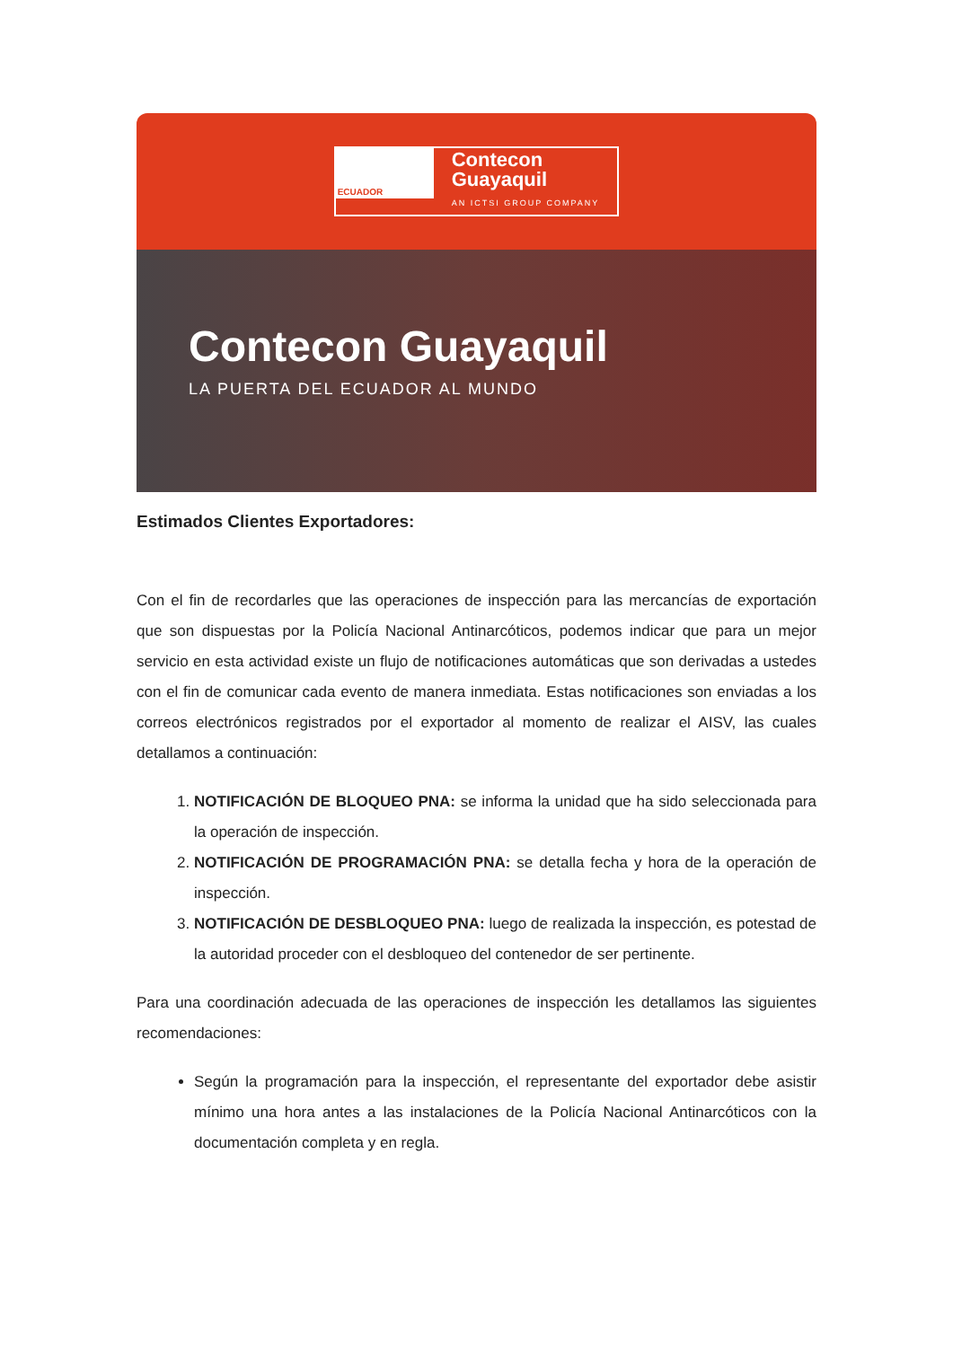ECUADOR
Contecon
Guayaquil
AN ICTSI GROUP COMPANY
Contecon Guayaquil
LA PUERTA DEL ECUADOR AL MUNDO
Estimados Clientes Exportadores:
Con el fin de recordarles que las operaciones de inspección para las mercancías de exportación que son dispuestas por la Policía Nacional Antinarcóticos, podemos indicar que para un mejor servicio en esta actividad existe un flujo de notificaciones automáticas que son derivadas a ustedes con el fin de comunicar cada evento de manera inmediata. Estas notificaciones son enviadas a los correos electrónicos registrados por el exportador al momento de realizar el AISV, las cuales detallamos a continuación:
1. NOTIFICACIÓN DE BLOQUEO PNA: se informa la unidad que ha sido seleccionada para la operación de inspección.
2. NOTIFICACIÓN DE PROGRAMACIÓN PNA: se detalla fecha y hora de la operación de inspección.
3. NOTIFICACIÓN DE DESBLOQUEO PNA: luego de realizada la inspección, es potestad de la autoridad proceder con el desbloqueo del contenedor de ser pertinente.
Para una coordinación adecuada de las operaciones de inspección les detallamos las siguientes recomendaciones:
Según la programación para la inspección, el representante del exportador debe asistir mínimo una hora antes a las instalaciones de la Policía Nacional Antinarcóticos con la documentación completa y en regla.